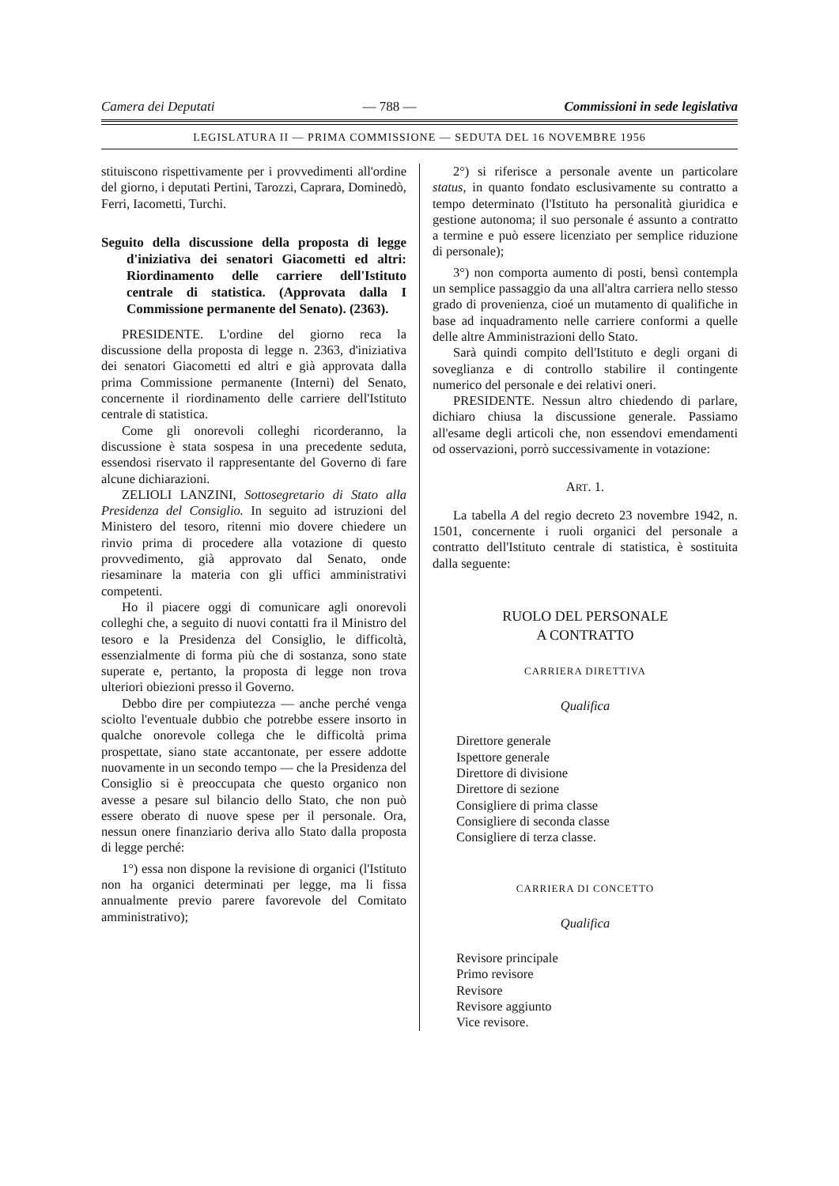Camera dei Deputati — 788 — Commissioni in sede legislativa
LEGISLATURA II — PRIMA COMMISSIONE — SEDUTA DEL 16 NOVEMBRE 1956
stituiscono rispettivamente per i provvedimenti all'ordine del giorno, i deputati Pertini, Tarozzi, Caprara, Dominedò, Ferri, Iacometti, Turchi.
Seguito della discussione della proposta di legge d'iniziativa dei senatori Giacometti ed altri: Riordinamento delle carriere dell'Istituto centrale di statistica. (Approvata dalla I Commissione permanente del Senato). (2363).
PRESIDENTE. L'ordine del giorno reca la discussione della proposta di legge n. 2363, d'iniziativa dei senatori Giacometti ed altri e già approvata dalla prima Commissione permanente (Interni) del Senato, concernente il riordinamento delle carriere dell'Istituto centrale di statistica.
Come gli onorevoli colleghi ricorderanno, la discussione è stata sospesa in una precedente seduta, essendosi riservato il rappresentante del Governo di fare alcune dichiarazioni.
ZELIOLI LANZINI, Sottosegretario di Stato alla Presidenza del Consiglio. In seguito ad istruzioni del Ministero del tesoro, ritenni mio dovere chiedere un rinvio prima di procedere alla votazione di questo provvedimento, già approvato dal Senato, onde riesaminare la materia con gli uffici amministrativi competenti.
Ho il piacere oggi di comunicare agli onorevoli colleghi che, a seguito di nuovi contatti fra il Ministro del tesoro e la Presidenza del Consiglio, le difficoltà, essenzialmente di forma più che di sostanza, sono state superate e, pertanto, la proposta di legge non trova ulteriori obiezioni presso il Governo.
Debbo dire per compiutezza — anche perché venga sciolto l'eventuale dubbio che potrebbe essere insorto in qualche onorevole collega che le difficoltà prima prospettate, siano state accantonate, per essere addotte nuovamente in un secondo tempo — che la Presidenza del Consiglio si è preoccupata che questo organico non avesse a pesare sul bilancio dello Stato, che non può essere oberato di nuove spese per il personale. Ora, nessun onere finanziario deriva allo Stato dalla proposta di legge perché:
1°) essa non dispone la revisione di organici (l'Istituto non ha organici determinati per legge, ma li fissa annualmente previo parere favorevole del Comitato amministrativo);
2°) si riferisce a personale avente un particolare status, in quanto fondato esclusivamente su contratto a tempo determinato (l'Istituto ha personalità giuridica e gestione autonoma; il suo personale é assunto a contratto a termine e può essere licenziato per semplice riduzione di personale);
3°) non comporta aumento di posti, bensì contempla un semplice passaggio da una all'altra carriera nello stesso grado di provenienza, cioé un mutamento di qualifiche in base ad inquadramento nelle carriere conformi a quelle delle altre Amministrazioni dello Stato.
Sarà quindi compito dell'Istituto e degli organi di soveglianza e di controllo stabilire il contingente numerico del personale e dei relativi oneri.
PRESIDENTE. Nessun altro chiedendo di parlare, dichiaro chiusa la discussione generale. Passiamo all'esame degli articoli che, non essendovi emendamenti od osservazioni, porrò successivamente in votazione:
ART. 1.
La tabella A del regio decreto 23 novembre 1942, n. 1501, concernente i ruoli organici del personale a contratto dell'Istituto centrale di statistica, è sostituita dalla seguente:
RUOLO DEL PERSONALE
A CONTRATTO
CARRIERA DIRETTIVA
Qualifica
Direttore generale
Ispettore generale
Direttore di divisione
Direttore di sezione
Consigliere di prima classe
Consigliere di seconda classe
Consigliere di terza classe.
CARRIERA DI CONCETTO
Qualifica
Revisore principale
Primo revisore
Revisore
Revisore aggiunto
Vice revisore.